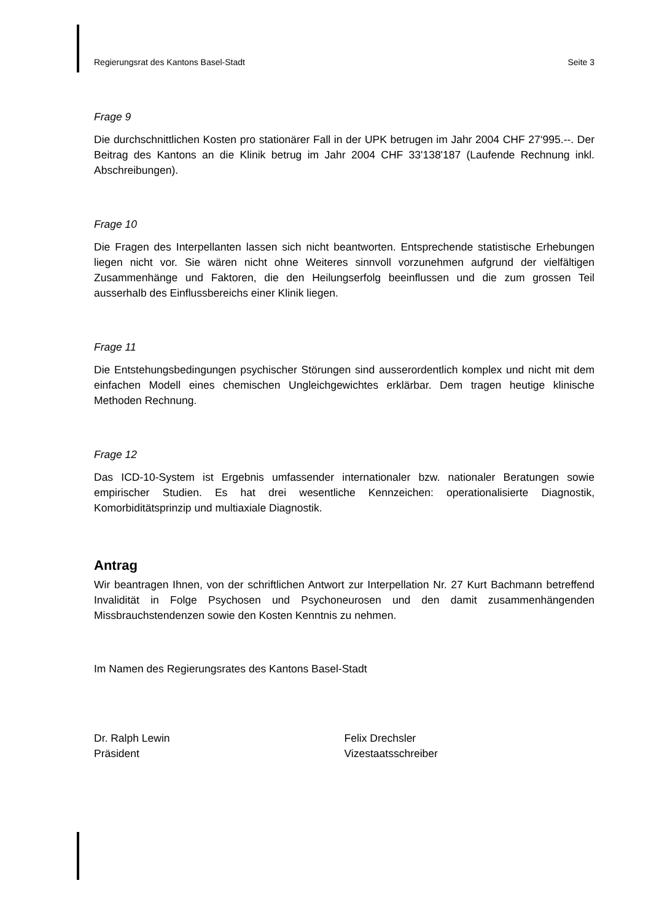Regierungsrat des Kantons Basel-Stadt Seite 3
Frage 9
Die durchschnittlichen Kosten pro stationärer Fall in der UPK betrugen im Jahr 2004 CHF 27‘995.--. Der Beitrag des Kantons an die Klinik betrug im Jahr 2004 CHF 33'138'187 (Laufende Rechnung inkl. Abschreibungen).
Frage 10
Die Fragen des Interpellanten lassen sich nicht beantworten. Entsprechende statistische Erhebungen liegen nicht vor. Sie wären nicht ohne Weiteres sinnvoll vorzunehmen aufgrund der vielfältigen Zusammenhänge und Faktoren, die den Heilungserfolg beeinflussen und die zum grossen Teil ausserhalb des Einflussbereichs einer Klinik liegen.
Frage 11
Die Entstehungsbedingungen psychischer Störungen sind ausserordentlich komplex und nicht mit dem einfachen Modell eines chemischen Ungleichgewichtes erklärbar. Dem tragen heutige klinische Methoden Rechnung.
Frage 12
Das ICD-10-System ist Ergebnis umfassender internationaler bzw. nationaler Beratungen sowie empirischer Studien. Es hat drei wesentliche Kennzeichen: operationalisierte Diagnostik, Komorbiditätsprinzip und multiaxiale Diagnostik.
Antrag
Wir beantragen Ihnen, von der schriftlichen Antwort zur Interpellation Nr. 27 Kurt Bachmann betreffend Invalidität in Folge Psychosen und Psychoneurosen und den damit zusammenhängenden Missbrauchstendenzen sowie den Kosten Kenntnis zu nehmen.
Im Namen des Regierungsrates des Kantons Basel-Stadt
Dr. Ralph Lewin
Präsident
Felix Drechsler
Vizestaatsschreiber